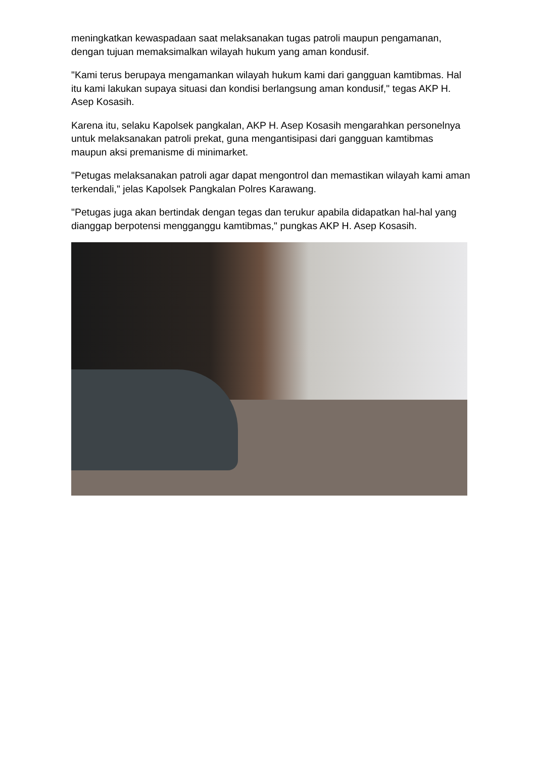meningkatkan kewaspadaan saat melaksanakan tugas patroli maupun pengamanan, dengan tujuan memaksimalkan wilayah hukum yang aman kondusif.
"Kami terus berupaya mengamankan wilayah hukum kami dari gangguan kamtibmas. Hal itu kami lakukan supaya situasi dan kondisi berlangsung aman kondusif," tegas AKP H. Asep Kosasih.
Karena itu, selaku Kapolsek pangkalan, AKP H. Asep Kosasih mengarahkan personelnya untuk melaksanakan patroli prekat, guna mengantisipasi dari gangguan kamtibmas maupun aksi premanisme di minimarket.
"Petugas melaksanakan patroli agar dapat mengontrol dan memastikan wilayah kami aman terkendali," jelas Kapolsek Pangkalan Polres Karawang.
"Petugas juga akan bertindak dengan tegas dan terukur apabila didapatkan hal-hal yang dianggap berpotensi mengganggu kamtibmas," pungkas AKP H. Asep Kosasih.